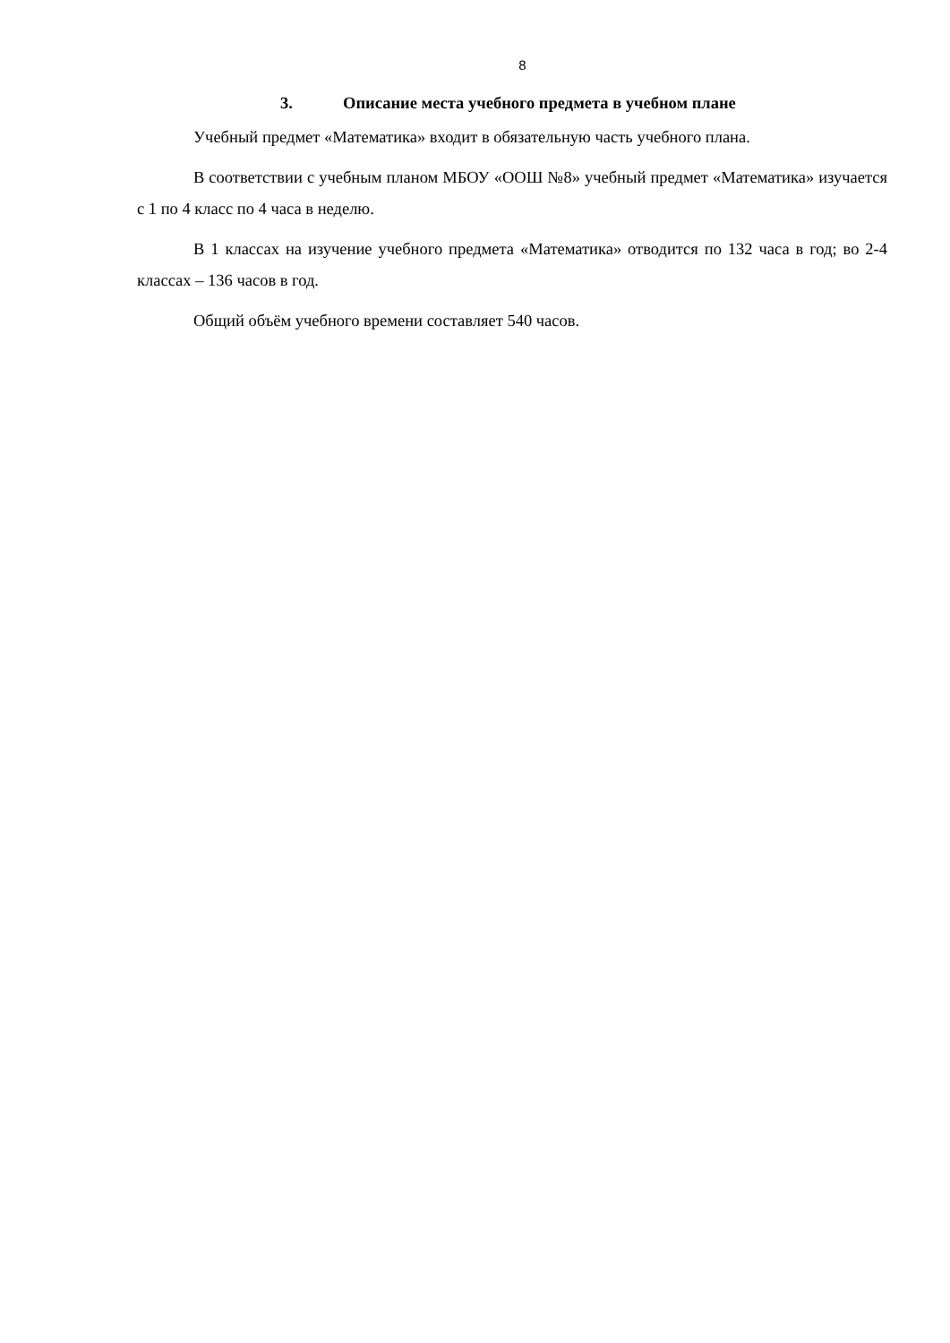8
3. Описание места учебного предмета в учебном плане
Учебный предмет «Математика» входит в обязательную часть учебного плана.
В соответствии с учебным планом МБОУ «ООШ №8» учебный предмет «Математика» изучается с 1 по 4 класс по 4 часа в неделю.
В 1 классах на изучение учебного предмета «Математика» отводится по 132 часа в год; во 2-4 классах – 136 часов в год.
Общий объём учебного времени составляет 540 часов.